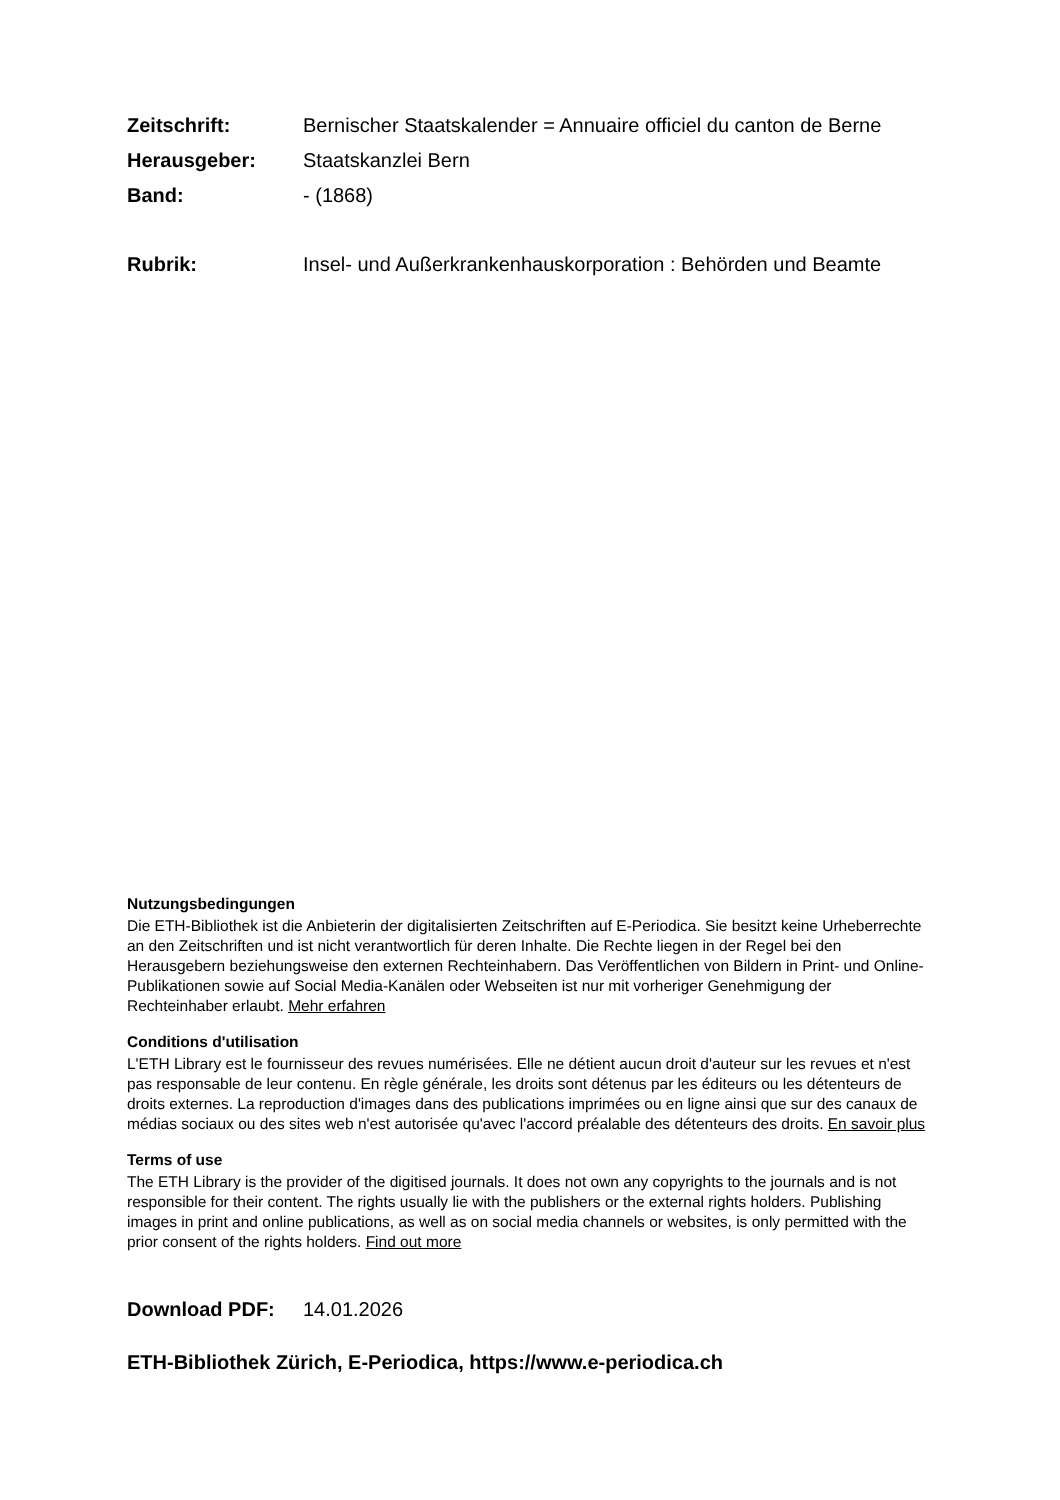Zeitschrift: Bernischer Staatskalender = Annuaire officiel du canton de Berne
Herausgeber: Staatskanzlei Bern
Band: - (1868)
Rubrik: Insel- und Außerkrankenhauskorporation : Behörden und Beamte
Nutzungsbedingungen
Die ETH-Bibliothek ist die Anbieterin der digitalisierten Zeitschriften auf E-Periodica. Sie besitzt keine Urheberrechte an den Zeitschriften und ist nicht verantwortlich für deren Inhalte. Die Rechte liegen in der Regel bei den Herausgebern beziehungsweise den externen Rechteinhabern. Das Veröffentlichen von Bildern in Print- und Online-Publikationen sowie auf Social Media-Kanälen oder Webseiten ist nur mit vorheriger Genehmigung der Rechteinhaber erlaubt. Mehr erfahren
Conditions d'utilisation
L'ETH Library est le fournisseur des revues numérisées. Elle ne détient aucun droit d'auteur sur les revues et n'est pas responsable de leur contenu. En règle générale, les droits sont détenus par les éditeurs ou les détenteurs de droits externes. La reproduction d'images dans des publications imprimées ou en ligne ainsi que sur des canaux de médias sociaux ou des sites web n'est autorisée qu'avec l'accord préalable des détenteurs des droits. En savoir plus
Terms of use
The ETH Library is the provider of the digitised journals. It does not own any copyrights to the journals and is not responsible for their content. The rights usually lie with the publishers or the external rights holders. Publishing images in print and online publications, as well as on social media channels or websites, is only permitted with the prior consent of the rights holders. Find out more
Download PDF: 14.01.2026
ETH-Bibliothek Zürich, E-Periodica, https://www.e-periodica.ch